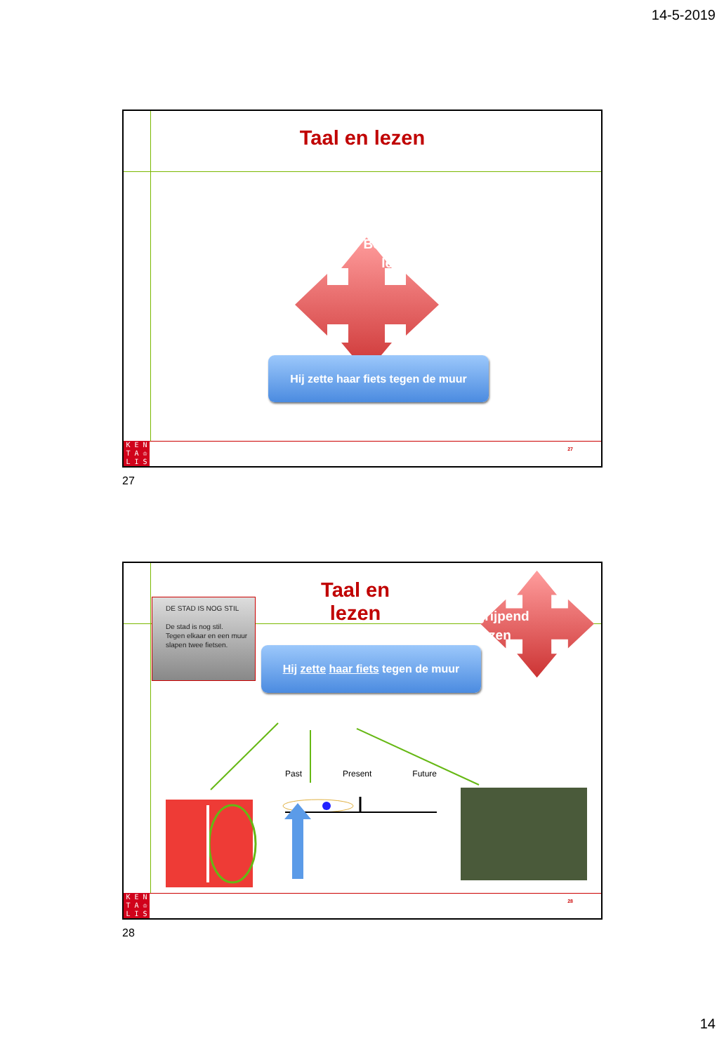14-5-2019
Taal en lezen
Begrijpend
lezen
Hij zette haar fiets tegen de muur
27
K E N
T A ♔
L I S
27
DE STAD IS NOG STIL
De stad is nog stil.
Tegen elkaar en een muur
slapen twee fietsen.
Taal en lezen
Begrijpend
lezen
Hij zette haar fiets tegen de muur
Past Present Future
28
K E N
T A ♔
L I S
28
14